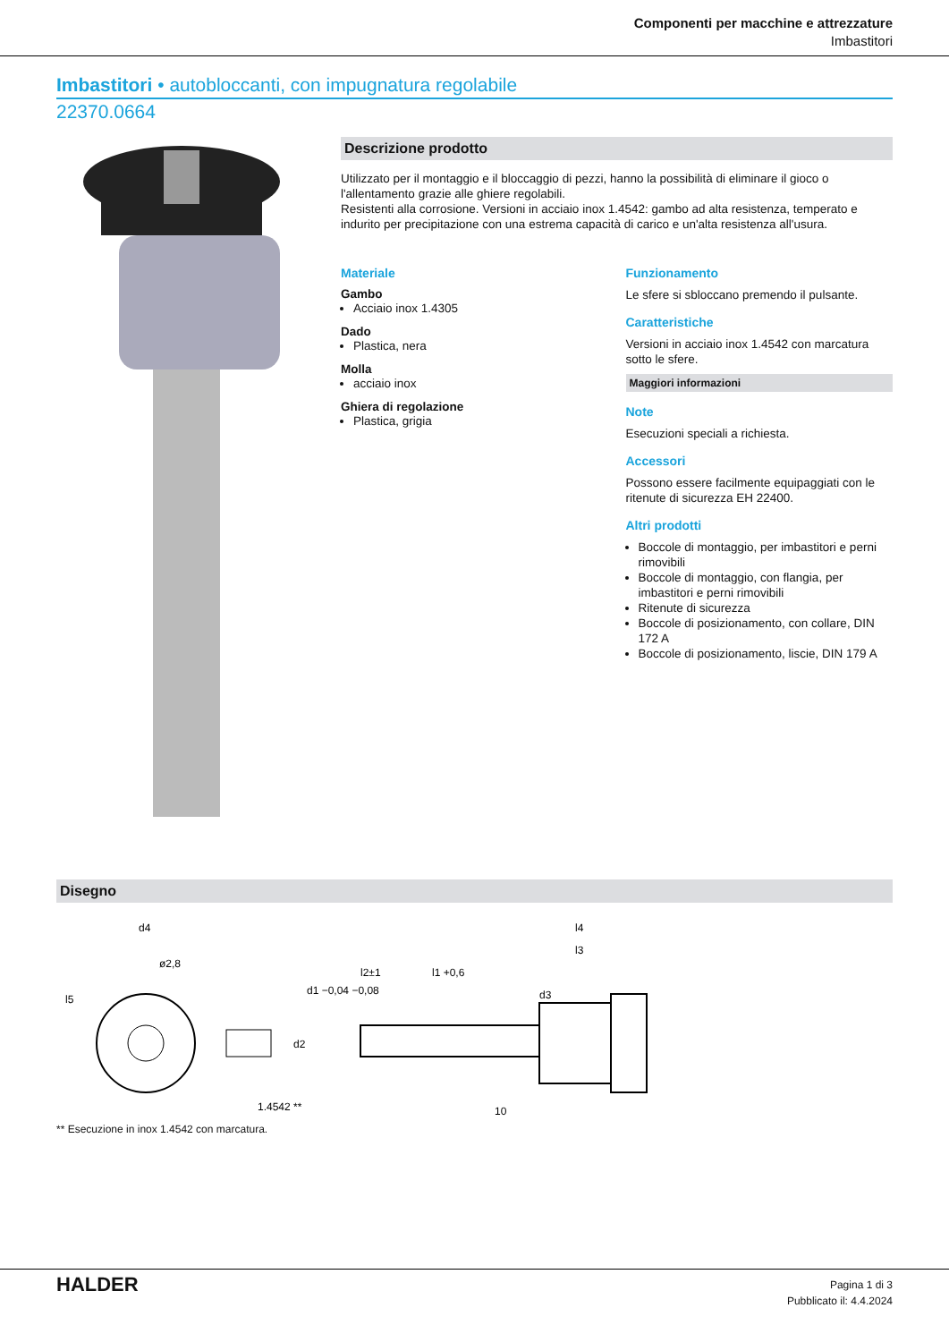Componenti per macchine e attrezzature
Imbastitori
Imbastitori • autobloccanti, con impugnatura regolabile
22370.0664
Descrizione prodotto
Utilizzato per il montaggio e il bloccaggio di pezzi, hanno la possibilità di eliminare il gioco o l'allentamento grazie alle ghiere regolabili.
Resistenti alla corrosione. Versioni in acciaio inox 1.4542: gambo ad alta resistenza, temperato e indurito per precipitazione con una estrema capacità di carico e un'alta resistenza all'usura.
Materiale
Gambo
Acciaio inox 1.4305
Dado
Plastica, nera
Molla
acciaio inox
Ghiera di regolazione
Plastica, grigia
Funzionamento
Le sfere si sbloccano premendo il pulsante.
Caratteristiche
Versioni in acciaio inox 1.4542 con marcatura sotto le sfere.
Maggiori informazioni
Note
Esecuzioni speciali a richiesta.
Accessori
Possono essere facilmente equipaggiati con le ritenute di sicurezza EH 22400.
Altri prodotti
Boccole di montaggio, per imbastitori e perni rimovibili
Boccole di montaggio, con flangia, per imbastitori e perni rimovibili
Ritenute di sicurezza
Boccole di posizionamento, con collare, DIN 172 A
Boccole di posizionamento, liscie, DIN 179 A
Disegno
d4
ø2,8
l5
1.4542 **
d1 −0,04 −0,08
d2
l2±1
l1 +0,6
l4
l3
d3
10
** Esecuzione in inox 1.4542 con marcatura.
HALDER
Pagina 1 di 3
Pubblicato il: 4.4.2024